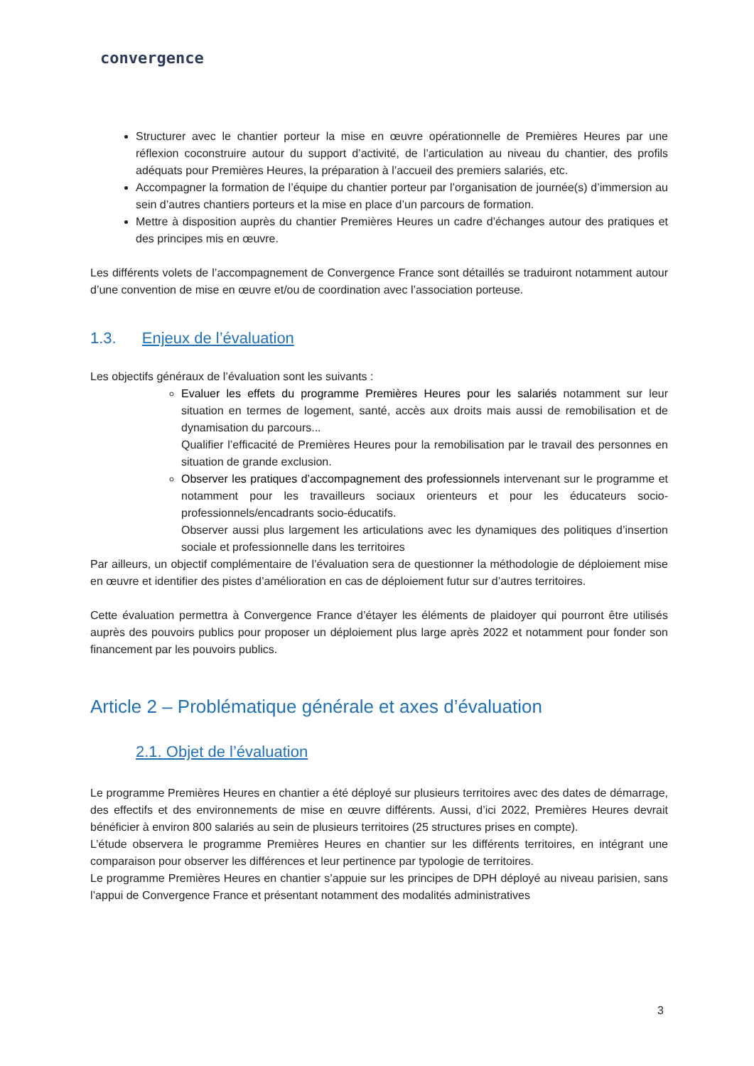convergence
Structurer avec le chantier porteur la mise en œuvre opérationnelle de Premières Heures par une réflexion coconstruire autour du support d’activité, de l’articulation au niveau du chantier, des profils adéquats pour Premières Heures, la préparation à l’accueil des premiers salariés, etc.
Accompagner la formation de l’équipe du chantier porteur par l’organisation de journée(s) d’immersion au sein d’autres chantiers porteurs et la mise en place d’un parcours de formation.
Mettre à disposition auprès du chantier Premières Heures un cadre d’échanges autour des pratiques et des principes mis en œuvre.
Les différents volets de l’accompagnement de Convergence France sont détaillés se traduiront notamment autour d’une convention de mise en œuvre et/ou de coordination avec l’association porteuse.
1.3. Enjeux de l’évaluation
Les objectifs généraux de l’évaluation sont les suivants :
Evaluer les effets du programme Premières Heures pour les salariés notamment sur leur situation en termes de logement, santé, accès aux droits mais aussi de remobilisation et de dynamisation du parcours...
Qualifier l’efficacité de Premières Heures pour la remobilisation par le travail des personnes en situation de grande exclusion.
Observer les pratiques d’accompagnement des professionnels intervenant sur le programme et notamment pour les travailleurs sociaux orienteurs et pour les éducateurs socio-professionnels/encadrants socio-éducatifs.
Observer aussi plus largement les articulations avec les dynamiques des politiques d’insertion sociale et professionnelle dans les territoires
Par ailleurs, un objectif complémentaire de l’évaluation sera de questionner la méthodologie de déploiement mise en œuvre et identifier des pistes d’amélioration en cas de déploiement futur sur d’autres territoires.
Cette évaluation permettra à Convergence France d’étayer les éléments de plaidoyer qui pourront être utilisés auprès des pouvoirs publics pour proposer un déploiement plus large après 2022 et notamment pour fonder son financement par les pouvoirs publics.
Article 2 – Problématique générale et axes d’évaluation
2.1. Objet de l’évaluation
Le programme Premières Heures en chantier a été déployé sur plusieurs territoires avec des dates de démarrage, des effectifs et des environnements de mise en œuvre différents. Aussi, d’ici 2022, Premières Heures devrait bénéficier à environ 800 salariés au sein de plusieurs territoires (25 structures prises en compte).
L’étude observera le programme Premières Heures en chantier sur les différents territoires, en intégrant une comparaison pour observer les différences et leur pertinence par typologie de territoires.
Le programme Premières Heures en chantier s’appuie sur les principes de DPH déployé au niveau parisien, sans l’appui de Convergence France et présentant notamment des modalités administratives
3